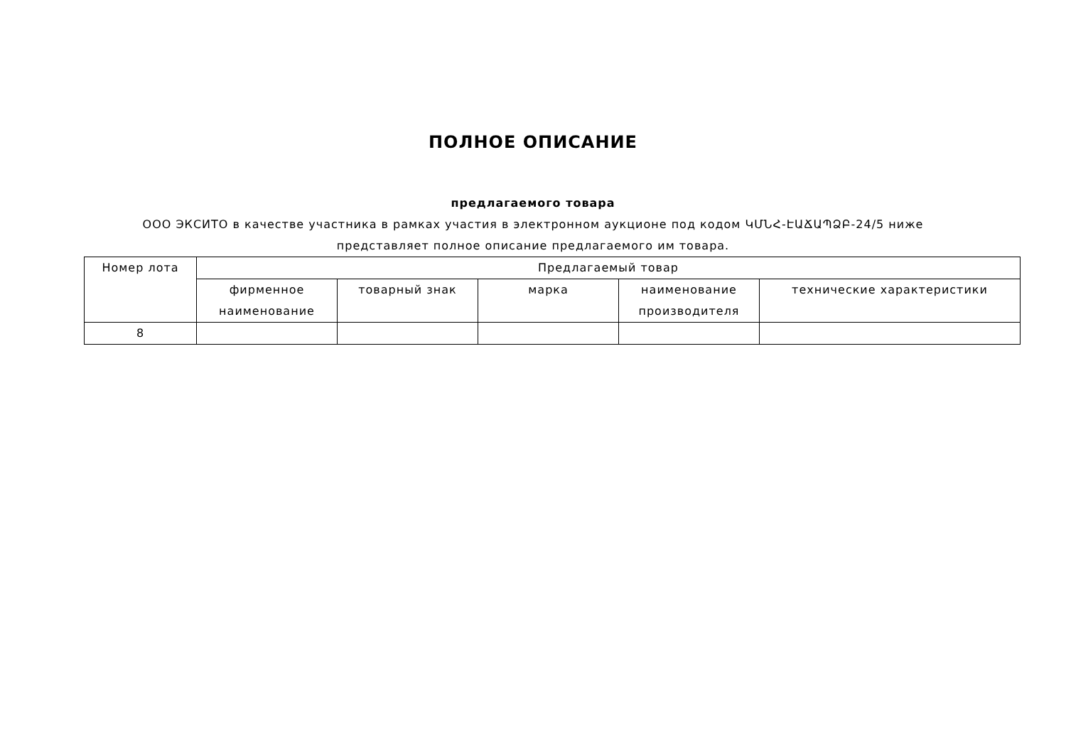ПОЛНОЕ ОПИСАНИЕ
предлагаемого товара
ООО ЭКСИТО в качестве участника в рамках участия в электронном аукционе под кодом ԿՄՆՀ-ԷԱՃԱՊՁԲ-24/5 ниже
представляет полное описание предлагаемого им товара.
| Номер лота | Предлагаемый товар | | | | |
| --- | --- | --- | --- | --- | --- |
| | фирменное наименование | товарный знак | марка | наименование производителя | технические характеристики |
| 8 | | | | | |